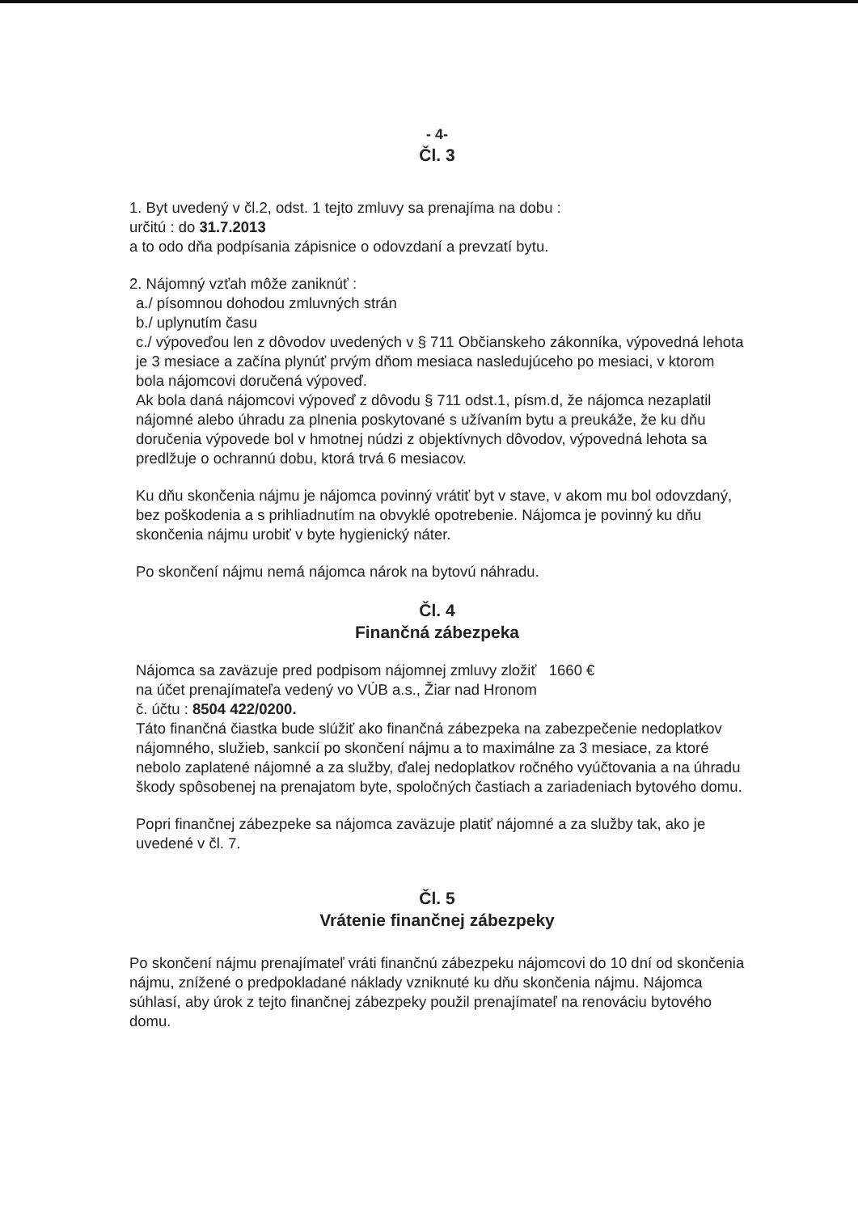- 4-
Čl. 3
1. Byt uvedený v čl.2, odst. 1 tejto zmluvy sa prenajíma na dobu :
určitú : do 31.7.2013
a to odo dňa podpísania zápisnice o odovzdaní a prevzatí bytu.
2. Nájomný vzťah môže zaniknúť :
a./ písomnou dohodou zmluvných strán
b./ uplynutím času
c./ výpoveďou len z dôvodov uvedených v § 711 Občianskeho zákonníka, výpovedná lehota je 3 mesiace a začína plynúť prvým dňom mesiaca nasledujúceho po mesiaci, v ktorom bola nájomcovi doručená výpoveď.
Ak bola daná nájomcovi výpoveď z dôvodu § 711 odst.1, písm.d, že nájomca nezaplatil nájomné alebo úhradu za plnenia poskytované s užívaním bytu a preukáže, že ku dňu doručenia výpovede bol v hmotnej núdzi z objektívnych dôvodov, výpovedná lehota sa predlžuje o ochrannú dobu, ktorá trvá 6 mesiacov.
Ku dňu skončenia nájmu je nájomca povinný vrátiť byt v stave, v akom mu bol odovzdaný, bez poškodenia a s prihliadnutím na obvyklé opotrebenie. Nájomca je povinný ku dňu skončenia nájmu urobiť v byte hygienický náter.
Po skončení nájmu nemá nájomca nárok na bytovú náhradu.
Čl. 4
Finančná zábezpeka
Nájomca sa zaväzuje pred podpisom nájomnej zmluvy zložiť 1660 €
na účet prenajímateľa vedený vo VÚB a.s., Žiar nad Hronom
č. účtu : 8504 422/0200.
Táto finančná čiastka bude slúžiť ako finančná zábezpeka na zabezpečenie nedoplatkov nájomného, služieb, sankcií po skončení nájmu a to maximálne za 3 mesiace, za ktoré nebolo zaplatené nájomné a za služby, ďalej nedoplatkov ročného vyúčtovania a na úhradu škody spôsobenej na prenajatom byte, spoločných častiach a zariadeniach bytového domu.
Popri finančnej zábezpeke sa nájomca zaväzuje platiť nájomné a za služby tak, ako je uvedené v čl. 7.
Čl. 5
Vrátenie finančnej zábezpeky
Po skončení nájmu prenajímateľ vráti finančnú zábezpeku nájomcovi do 10 dní od skončenia nájmu, znížené o predpokladané náklady vzniknuté ku dňu skončenia nájmu. Nájomca súhlasí, aby úrok z tejto finančnej zábezpeky použil prenajímateľ na renováciu bytového domu.